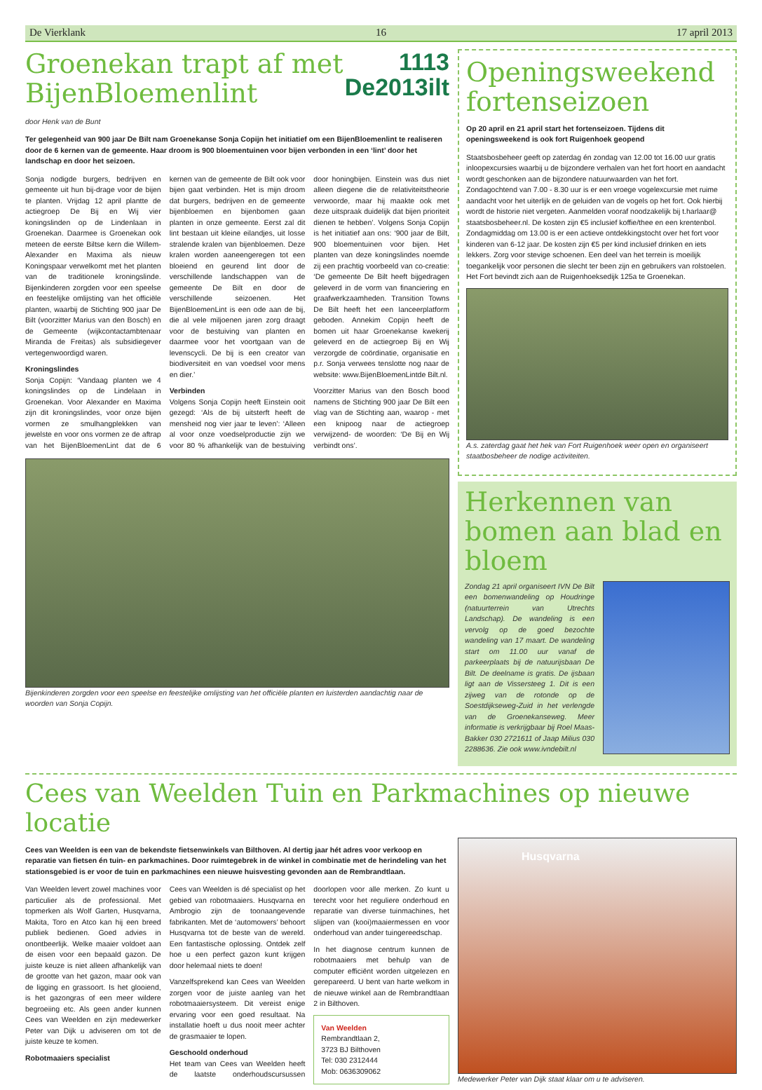De Vierklank 16 17 april 2013
Groenekan trapt af met BijenBloemenlint
1113
De2013ilt
door Henk van de Bunt
Ter gelegenheid van 900 jaar De Bilt nam Groenekanse Sonja Copijn het initiatief om een BijenBloemenlint te realiseren door de 6 kernen van de gemeente. Haar droom is 900 bloementuinen voor bijen verbonden in een ‘lint’ door het landschap en door het seizoen.
Sonja nodigde burgers, bedrijven en gemeente uit hun bij-drage voor de bijen te planten. Vrijdag 12 april plantte de actiegroep De Bij en Wij vier koningslinden op de Lindenlaan in Groenekan. Daarmee is Groenekan ook meteen de eerste Biltse kern die Willem-Alexander en Maxima als nieuw Koningspaar verwelkomt met het planten van de traditionele kroningslinde. Bijenkinderen zorgden voor een speelse en feestelijke omlijsting van het officiële planten, waarbij de Stichting 900 jaar De Bilt (voorzitter Marius van den Bosch) en de Gemeente (wijkcontactambtenaar Miranda de Freitas) als subsidiegever vertegenwoordigd waren.
Kroningslindes
Sonja Copijn: ‘Vandaag planten we 4 koningslindes op de Lindelaan in Groenekan. Voor Alexander en Maxima zijn dit kroningslindes, voor onze bijen vormen ze smulhangplekken van jewelste en voor ons vormen ze de aftrap van het BijenBloemenLint dat de 6 kernen van de gemeente de Bilt ook voor bijen gaat verbinden. Het is mijn droom dat burgers, bedrijven en de gemeente bijenbloemen en bijenbomen gaan planten in onze gemeente. Eerst zal dit lint bestaan uit kleine eilandjes, uit losse stralende kralen van bijenbloemen. Deze kralen worden aaneengeregen tot een bloeiend en geurend lint door de verschillende landschappen van de gemeente De Bilt en door de verschillende seizoenen. Het BijenBloemenLint is een ode aan de bij, die al vele miljoenen jaren zorg draagt voor de bestuiving van planten en daarmee voor het voortgaan van de levenscycli. De bij is een creator van biodiversiteit en van voedsel voor mens en dier.’
Verbinden
Volgens Sonja Copijn heeft Einstein ooit gezegd: ‘Als de bij uitsterft heeft de mensheid nog vier jaar te leven’: ‘Alleen al voor onze voedselproductie zijn we voor 80 % afhankelijk van de bestuiving door honingbijen. Einstein was dus niet alleen diegene die de relativiteitstheorie verwoorde, maar hij maakte ook met deze uitspraak duidelijk dat bijen prioriteit dienen te hebben’. Volgens Sonja Copijn is het initiatief aan ons: ‘900 jaar de Bilt, 900 bloementuinen voor bijen. Het planten van deze koningslindes noemde zij een prachtig voorbeeld van co-creatie: ‘De gemeente De Bilt heeft bijgedragen geleverd in de vorm van financiering en graafwerkzaamheden. Transition Towns De Bilt heeft het een lanceerplatform geboden. Annekim Copijn heeft de bomen uit haar Groenekanse kwekerij geleverd en de actiegroep Bij en Wij verzorgde de coördinatie, organisatie en p.r. Sonja verwees tenslotte nog naar de website: www.BijenBloemenLintde Bilt.nl.
Voorzitter Marius van den Bosch bood namens de Stichting 900 jaar De Bilt een vlag van de Stichting aan, waarop - met een knipoog naar de actiegroep verwijzend- de woorden: ‘De Bij en Wij verbindt ons’.
Bijenkinderen zorgden voor een speelse en feestelijke omlijsting van het officiële planten en luisterden aandachtig naar de woorden van Sonja Copijn.
Openingsweekend fortenseizoen
Op 20 april en 21 april start het fortenseizoen. Tijdens dit openingsweekend is ook fort Ruigenhoek geopend
Staatsbosbeheer geeft op zaterdag én zondag van 12.00 tot 16.00 uur gratis inloopexcursies waarbij u de bijzondere verhalen van het fort hoort en aandacht wordt geschonken aan de bijzondere natuurwaarden van het fort. Zondagochtend van 7.00 - 8.30 uur is er een vroege vogelexcursie met ruime aandacht voor het uiterlijk en de geluiden van de vogels op het fort. Ook hierbij wordt de historie niet vergeten. Aanmelden vooraf noodzakelijk bij t.harlaar@ staatsbosbeheer.nl. De kosten zijn €5 inclusief koffie/thee en een krentenbol. Zondagmiddag om 13.00 is er een actieve ontdekkingstocht over het fort voor kinderen van 6-12 jaar. De kosten zijn €5 per kind inclusief drinken en iets lekkers. Zorg voor stevige schoenen. Een deel van het terrein is moeilijk toegankelijk voor personen die slecht ter been zijn en gebruikers van rolstoelen. Het Fort bevindt zich aan de Ruigenhoeksedijk 125a te Groenekan.
A.s. zaterdag gaat het hek van Fort Ruigenhoek weer open en organiseert staatbosbeheer de nodige activiteiten.
Herkennen van bomen aan blad en bloem
Zondag 21 april organiseert IVN De Bilt een bomenwandeling op Houdringe (natuurterrein van Utrechts Landschap). De wandeling is een vervolg op de goed bezochte wandeling van 17 maart. De wandeling start om 11.00 uur vanaf de parkeerplaats bij de natuurijsbaan De Bilt. De deelname is gratis. De ijsbaan ligt aan de Vissersteeg 1. Dit is een zijweg van de rotonde op de Soestdijkseweg-Zuid in het verlengde van de Groenekanseweg. Meer informatie is verkrijgbaar bij Roel Maas-Bakker 030 2721611 of Jaap Milius 030 2288636. Zie ook www.ivndebilt.nl
Cees van Weelden Tuin en Parkmachines op nieuwe locatie
Cees van Weelden is een van de bekendste fietsenwinkels van Bilthoven. Al dertig jaar hét adres voor verkoop en reparatie van fietsen én tuin- en parkmachines. Door ruimtegebrek in de winkel in combinatie met de herindeling van het stationsgebied is er voor de tuin en parkmachines een nieuwe huisvesting gevonden aan de Rembrandtlaan.
Van Weelden levert zowel machines voor particulier als de professional. Met topmerken als Wolf Garten, Husqvarna, Makita, Toro en Atco kan hij een breed publiek bedienen. Goed advies in onontbeerlijk. Welke maaier voldoet aan de eisen voor een bepaald gazon. De juiste keuze is niet alleen afhankelijk van de grootte van het gazon, maar ook van de ligging en grassoort. Is het glooiend, is het gazongras of een meer wildere begroeiing etc. Als geen ander kunnen Cees van Weelden en zijn medewerker Peter van Dijk u adviseren om tot de juiste keuze te komen.
Robotmaaiers specialist
Cees van Weelden is dé specialist op het gebied van robotmaaiers. Husqvarna en Ambrogio zijn de toonaangevende fabrikanten. Met de ‘automowers’ behoort Husqvarna tot de beste van de wereld. Een fantastische oplossing. Ontdek zelf hoe u een perfect gazon kunt krijgen door helemaal niets te doen!
Vanzelfsprekend kan Cees van Weelden zorgen voor de juiste aanleg van het robotmaaiersysteem. Dit vereist enige ervaring voor een goed resultaat. Na installatie hoeft u dus nooit meer achter de grasmaaier te lopen.
Geschoold onderhoud
Het team van Cees van Weelden heeft de laatste onderhoudscursussen doorlopen voor alle merken. Zo kunt u terecht voor het reguliere onderhoud en reparatie van diverse tuinmachines, het slijpen van (kooi)maaiermessen en voor onderhoud van ander tuingereedschap.
In het diagnose centrum kunnen de robotmaaiers met behulp van de computer efficiënt worden uitgelezen en gerepareerd. U bent van harte welkom in de nieuwe winkel aan de Rembrandtlaan 2 in Bilthoven.
Van Weelden
Rembrandtlaan 2,
3723 BJ Bilthoven
Tel: 030 2312444
Mob: 0636309062
Husqvarna
Medewerker Peter van Dijk staat klaar om u te adviseren.